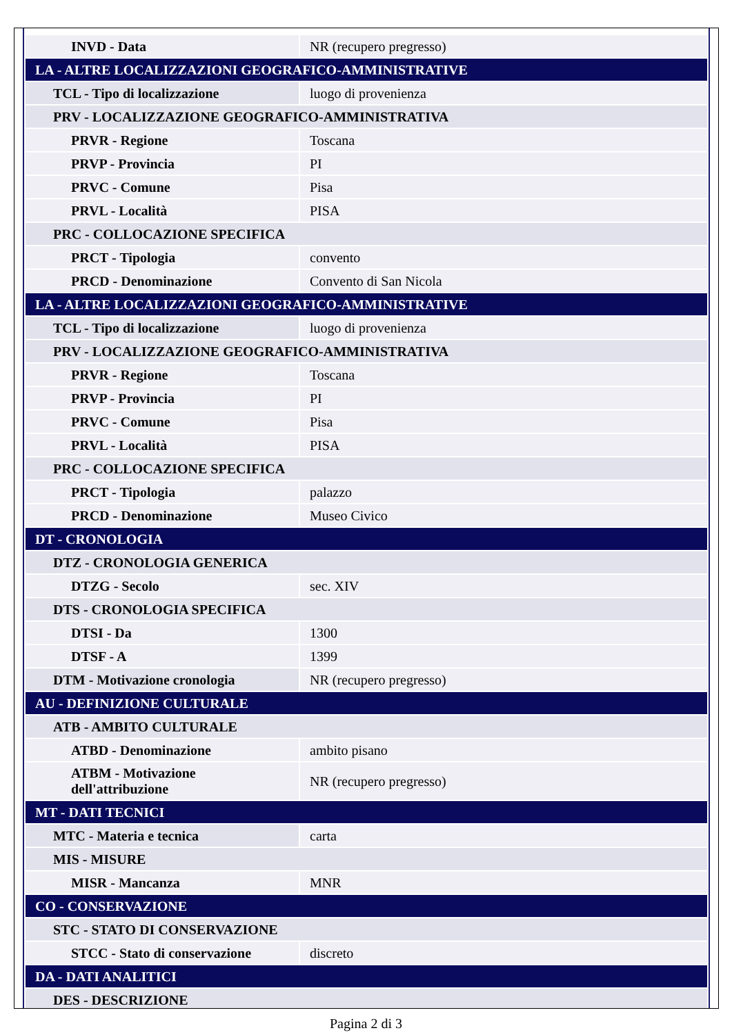| INVD - Data | NR (recupero pregresso) |
| LA - ALTRE LOCALIZZAZIONI GEOGRAFICO-AMMINISTRATIVE | |
| TCL - Tipo di localizzazione | luogo di provenienza |
| PRV - LOCALIZZAZIONE GEOGRAFICO-AMMINISTRATIVA | |
| PRVR - Regione | Toscana |
| PRVP - Provincia | PI |
| PRVC - Comune | Pisa |
| PRVL - Località | PISA |
| PRC - COLLOCAZIONE SPECIFICA | |
| PRCT - Tipologia | convento |
| PRCD - Denominazione | Convento di San Nicola |
| LA - ALTRE LOCALIZZAZIONI GEOGRAFICO-AMMINISTRATIVE | |
| TCL - Tipo di localizzazione | luogo di provenienza |
| PRV - LOCALIZZAZIONE GEOGRAFICO-AMMINISTRATIVA | |
| PRVR - Regione | Toscana |
| PRVP - Provincia | PI |
| PRVC - Comune | Pisa |
| PRVL - Località | PISA |
| PRC - COLLOCAZIONE SPECIFICA | |
| PRCT - Tipologia | palazzo |
| PRCD - Denominazione | Museo Civico |
| DT - CRONOLOGIA | |
| DTZ - CRONOLOGIA GENERICA | |
| DTZG - Secolo | sec. XIV |
| DTS - CRONOLOGIA SPECIFICA | |
| DTSI - Da | 1300 |
| DTSF - A | 1399 |
| DTM - Motivazione cronologia | NR (recupero pregresso) |
| AU - DEFINIZIONE CULTURALE | |
| ATB - AMBITO CULTURALE | |
| ATBD - Denominazione | ambito pisano |
| ATBM - Motivazione dell'attribuzione | NR (recupero pregresso) |
| MT - DATI TECNICI | |
| MTC - Materia e tecnica | carta |
| MIS - MISURE | |
| MISR - Mancanza | MNR |
| CO - CONSERVAZIONE | |
| STC - STATO DI CONSERVAZIONE | |
| STCC - Stato di conservazione | discreto |
| DA - DATI ANALITICI | |
| DES - DESCRIZIONE | |
Pagina 2 di 3